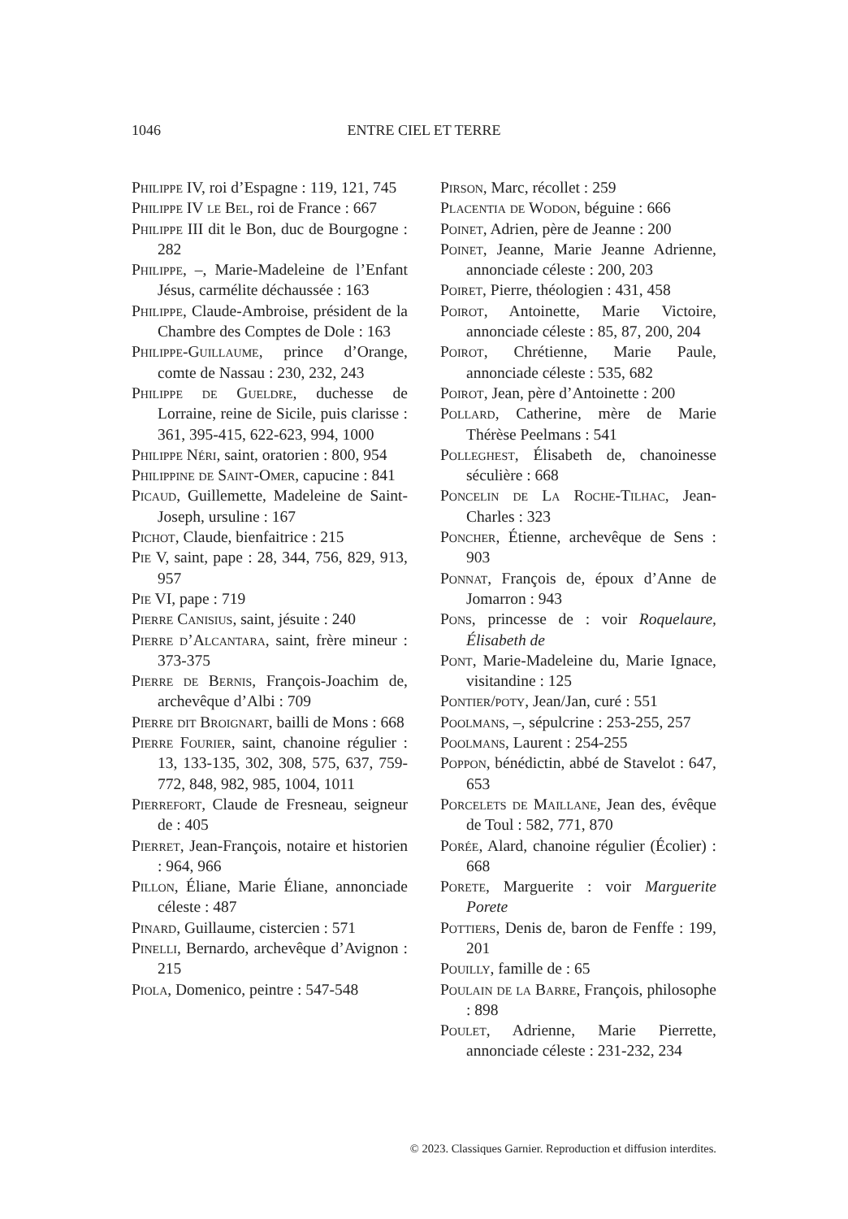1046 ENTRE CIEL ET TERRE
Philippe IV, roi d’Espagne : 119, 121, 745
Philippe IV le Bel, roi de France : 667
Philippe III dit le Bon, duc de Bourgogne : 282
Philippe, –, Marie-Madeleine de l’Enfant Jésus, carmélite déchaussée : 163
Philippe, Claude-Ambroise, président de la Chambre des Comptes de Dole : 163
Philippe-Guillaume, prince d’Orange, comte de Nassau : 230, 232, 243
Philippe de Gueldre, duchesse de Lorraine, reine de Sicile, puis clarisse : 361, 395-415, 622-623, 994, 1000
Philippe Néri, saint, oratorien : 800, 954
Philippine de Saint-Omer, capucine : 841
Picaud, Guillemette, Madeleine de Saint-Joseph, ursuline : 167
Pichot, Claude, bienfaitrice : 215
Pie V, saint, pape : 28, 344, 756, 829, 913, 957
Pie VI, pape : 719
Pierre Canisius, saint, jésuite : 240
Pierre d’Alcantara, saint, frère mineur : 373-375
Pierre de Bernis, François-Joachim de, archevêque d’Albi : 709
Pierre dit Broignart, bailli de Mons : 668
Pierre Fourier, saint, chanoine régulier : 13, 133-135, 302, 308, 575, 637, 759-772, 848, 982, 985, 1004, 1011
Pierrefort, Claude de Fresneau, seigneur de : 405
Pierret, Jean-François, notaire et historien : 964, 966
Pillon, Éliane, Marie Éliane, annonciade céleste : 487
Pinard, Guillaume, cistercien : 571
Pinelli, Bernardo, archevêque d’Avignon : 215
Piola, Domenico, peintre : 547-548
Pirson, Marc, récollet : 259
Placentia de Wodon, béguine : 666
Poinet, Adrien, père de Jeanne : 200
Poinet, Jeanne, Marie Jeanne Adrienne, annonciade céleste : 200, 203
Poiret, Pierre, théologien : 431, 458
Poirot, Antoinette, Marie Victoire, annonciade céleste : 85, 87, 200, 204
Poirot, Chrétienne, Marie Paule, annonciade céleste : 535, 682
Poirot, Jean, père d’Antoinette : 200
Pollard, Catherine, mère de Marie Thérèse Peelmans : 541
Polleghest, Élisabeth de, chanoinesse séculière : 668
Poncelin de La Roche-Tilhac, Jean-Charles : 323
Poncher, Étienne, archevêque de Sens : 903
Ponnat, François de, époux d’Anne de Jomarron : 943
Pons, princesse de : voir Roquelaure, Élisabeth de
Pont, Marie-Madeleine du, Marie Ignace, visitandine : 125
Pontier/poty, Jean/Jan, curé : 551
Poolmans, –, sépulcrine : 253-255, 257
Poolmans, Laurent : 254-255
Poppon, bénédictin, abbé de Stavelot : 647, 653
Porcelets de Maillane, Jean des, évêque de Toul : 582, 771, 870
Porée, Alard, chanoine régulier (Écolier) : 668
Porete, Marguerite : voir Marguerite Porete
Pottiers, Denis de, baron de Fenffe : 199, 201
Pouilly, famille de : 65
Poulain de la Barre, François, philosophe : 898
Poulet, Adrienne, Marie Pierrette, annonciade céleste : 231-232, 234
© 2023. Classiques Garnier. Reproduction et diffusion interdites.